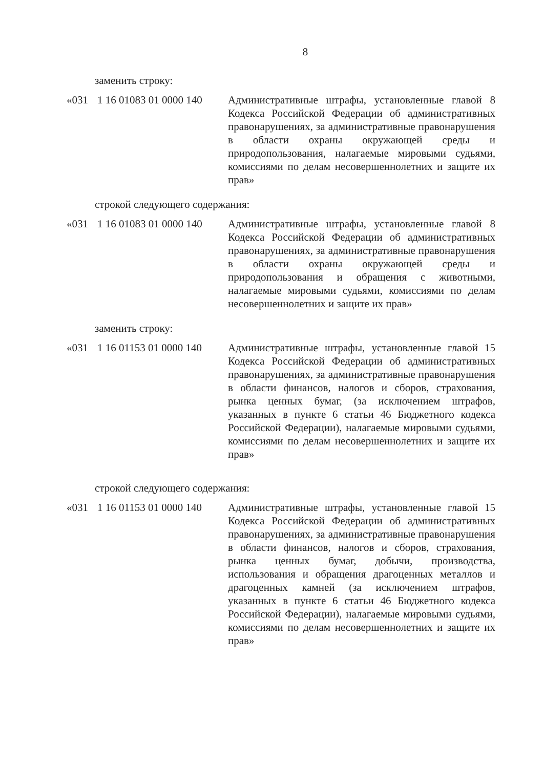8
заменить строку:
«031 1 16 01083 01 0000 140
Административные штрафы, установленные главой 8 Кодекса Российской Федерации об административных правонарушениях, за административные правонарушения в области охраны окружающей среды и природопользования, налагаемые мировыми судьями, комиссиями по делам несовершеннолетних и защите их прав»
строкой следующего содержания:
«031 1 16 01083 01 0000 140
Административные штрафы, установленные главой 8 Кодекса Российской Федерации об административных правонарушениях, за административные правонарушения в области охраны окружающей среды и природопользования и обращения с животными, налагаемые мировыми судьями, комиссиями по делам несовершеннолетних и защите их прав»
заменить строку:
«031 1 16 01153 01 0000 140
Административные штрафы, установленные главой 15 Кодекса Российской Федерации об административных правонарушениях, за административные правонарушения в области финансов, налогов и сборов, страхования, рынка ценных бумаг, (за исключением штрафов, указанных в пункте 6 статьи 46 Бюджетного кодекса Российской Федерации), налагаемые мировыми судьями, комиссиями по делам несовершеннолетних и защите их прав»
строкой следующего содержания:
«031 1 16 01153 01 0000 140
Административные штрафы, установленные главой 15 Кодекса Российской Федерации об административных правонарушениях, за административные правонарушения в области финансов, налогов и сборов, страхования, рынка ценных бумаг, добычи, производства, использования и обращения драгоценных металлов и драгоценных камней (за исключением штрафов, указанных в пункте 6 статьи 46 Бюджетного кодекса Российской Федерации), налагаемые мировыми судьями, комиссиями по делам несовершеннолетних и защите их прав»